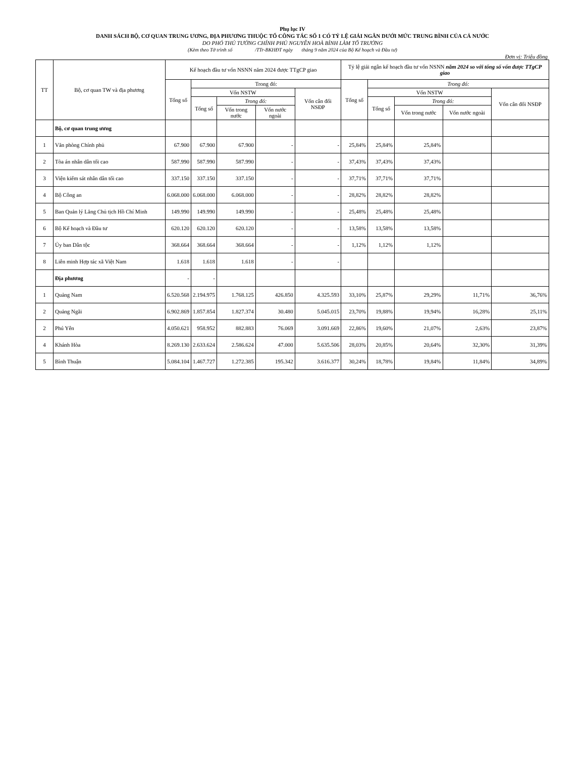Phụ lục IV
DANH SÁCH BỘ, CƠ QUAN TRUNG ƯƠNG, ĐỊA PHƯƠNG THUỘC TỔ CÔNG TÁC SỐ 1 CÓ TỶ LỆ GIẢI NGÂN DƯỚI MỨC TRUNG BÌNH CỦA CẢ NƯỚC
DO PHÓ THỦ TƯỚNG CHÍNH PHỦ NGUYỄN HOÀ BÌNH LÀM TỔ TRƯỞNG
(Kèm theo Tờ trình số /TTr-BKHĐT ngày tháng 9 năm 2024 của Bộ Kế hoạch và Đầu tư)
Đơn vị: Triệu đồng
| TT | Bộ, cơ quan TW và địa phương | Kế hoạch đầu tư vốn NSNN năm 2024 được TTgCP giao | | | | | Tỷ lệ giải ngân kế hoạch đầu tư vốn NSNN năm 2024 so với tổng số vốn được TTgCP giao | | | | |
| --- | --- | --- | --- | --- | --- | --- | --- | --- | --- | --- | --- |
| | | Tổng số | Trong đó: | | | | Tổng số | Trong đó: | | | |
| | | | Vốn NSTW | | | Vốn cân đối NSĐP | | Vốn NSTW | | | Vốn cân đối NSĐP |
| | | | Tổng số | Trong đó: | | | | Tổng số | Trong đó: | | |
| | | | | Vốn trong nước | Vốn nước ngoài | | | | Vốn trong nước | Vốn nước ngoài | |
| | Bộ, cơ quan trung ương | | | | | | | | | | |
| 1 | Văn phòng Chính phủ | 67.900 | 67.900 | 67.900 | - | - | 25,84% | 25,84% | 25,84% | | |
| 2 | Tòa án nhân dân tối cao | 587.990 | 587.990 | 587.990 | - | - | 37,43% | 37,43% | 37,43% | | |
| 3 | Viện kiểm sát nhân dân tối cao | 337.150 | 337.150 | 337.150 | - | - | 37,71% | 37,71% | 37,71% | | |
| 4 | Bộ Công an | 6.068.000 | 6.068.000 | 6.068.000 | - | - | 28,82% | 28,82% | 28,82% | | |
| 5 | Ban Quản lý Lăng Chủ tịch Hồ Chí Minh | 149.990 | 149.990 | 149.990 | - | - | 25,48% | 25,48% | 25,48% | | |
| 6 | Bộ Kế hoạch và Đầu tư | 620.120 | 620.120 | 620.120 | - | - | 13,58% | 13,58% | 13,58% | | |
| 7 | Ủy ban Dân tộc | 368.664 | 368.664 | 368.664 | - | - | 1,12% | 1,12% | 1,12% | | |
| 8 | Liên minh Hợp tác xã Việt Nam | 1.618 | 1.618 | 1.618 | - | - | | | | | |
| | Địa phương | - | - | | | | | | | | |
| 1 | Quảng Nam | 6.520.568 | 2.194.975 | 1.768.125 | 426.850 | 4.325.593 | 33,10% | 25,87% | 29,29% | 11,71% | 36,76% |
| 2 | Quảng Ngãi | 6.902.869 | 1.857.854 | 1.827.374 | 30.480 | 5.045.015 | 23,70% | 19,88% | 19,94% | 16,28% | 25,11% |
| 2 | Phú Yên | 4.050.621 | 958.952 | 882.883 | 76.069 | 3.091.669 | 22,86% | 19,60% | 21,07% | 2,63% | 23,87% |
| 4 | Khánh Hòa | 8.269.130 | 2.633.624 | 2.586.624 | 47.000 | 5.635.506 | 28,03% | 20,85% | 20,64% | 32,30% | 31,39% |
| 5 | Bình Thuận | 5.084.104 | 1.467.727 | 1.272.385 | 195.342 | 3.616.377 | 30,24% | 18,78% | 19,84% | 11,84% | 34,89% |